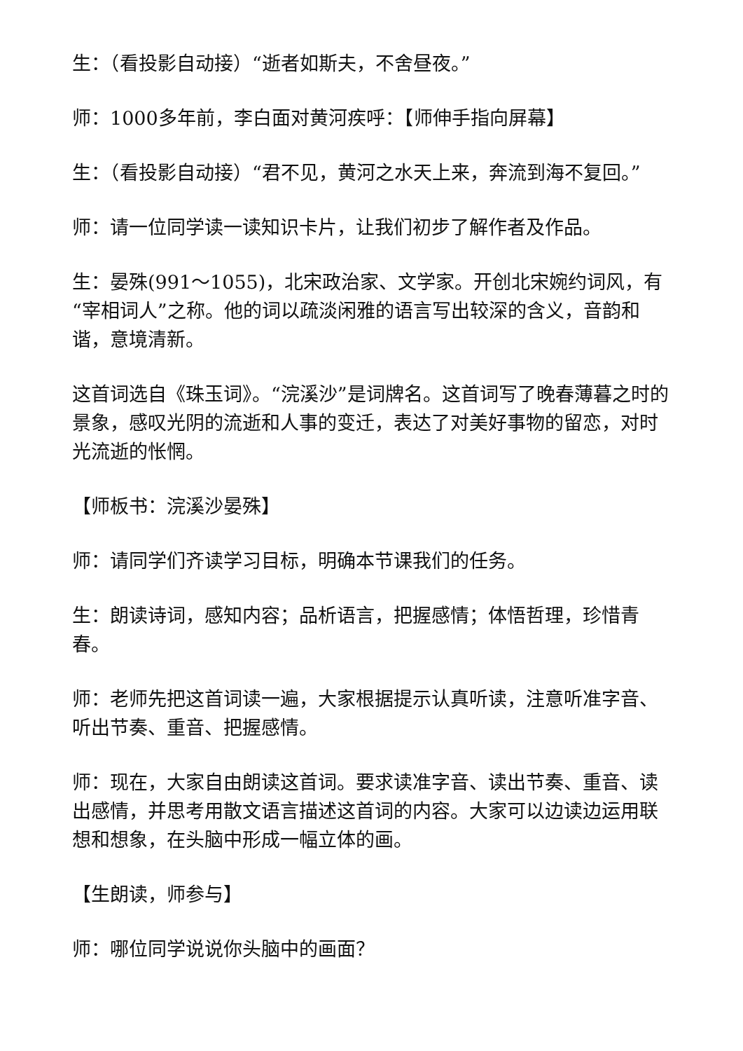生：（看投影自动接）“逝者如斯夫，不舍昼夜。”
师：1000多年前，李白面对黄河疾呼：【师伸手指向屏幕】
生：（看投影自动接）“君不见，黄河之水天上来，奔流到海不复回。”
师：请一位同学读一读知识卡片，让我们初步了解作者及作品。
生：晏殊(991～1055)，北宋政治家、文学家。开创北宋婉约词风，有“宰相词人”之称。他的词以疏淡闲雅的语言写出较深的含义，音韵和谐，意境清新。
这首词选自《珠玉词》。“浣溪沙”是词牌名。这首词写了晚春薄暮之时的景象，感叹光阴的流逝和人事的变迁，表达了对美好事物的留恋，对时光流逝的怅惘。
【师板书：浣溪沙晏殊】
师：请同学们齐读学习目标，明确本节课我们的任务。
生：朗读诗词，感知内容；品析语言，把握感情；体悟哲理，珍惜青春。
师：老师先把这首词读一遍，大家根据提示认真听读，注意听准字音、听出节奏、重音、把握感情。
师：现在，大家自由朗读这首词。要求读准字音、读出节奏、重音、读出感情，并思考用散文语言描述这首词的内容。大家可以边读边运用联想和想象，在头脑中形成一幅立体的画。
【生朗读，师参与】
师：哪位同学说说你头脑中的画面？